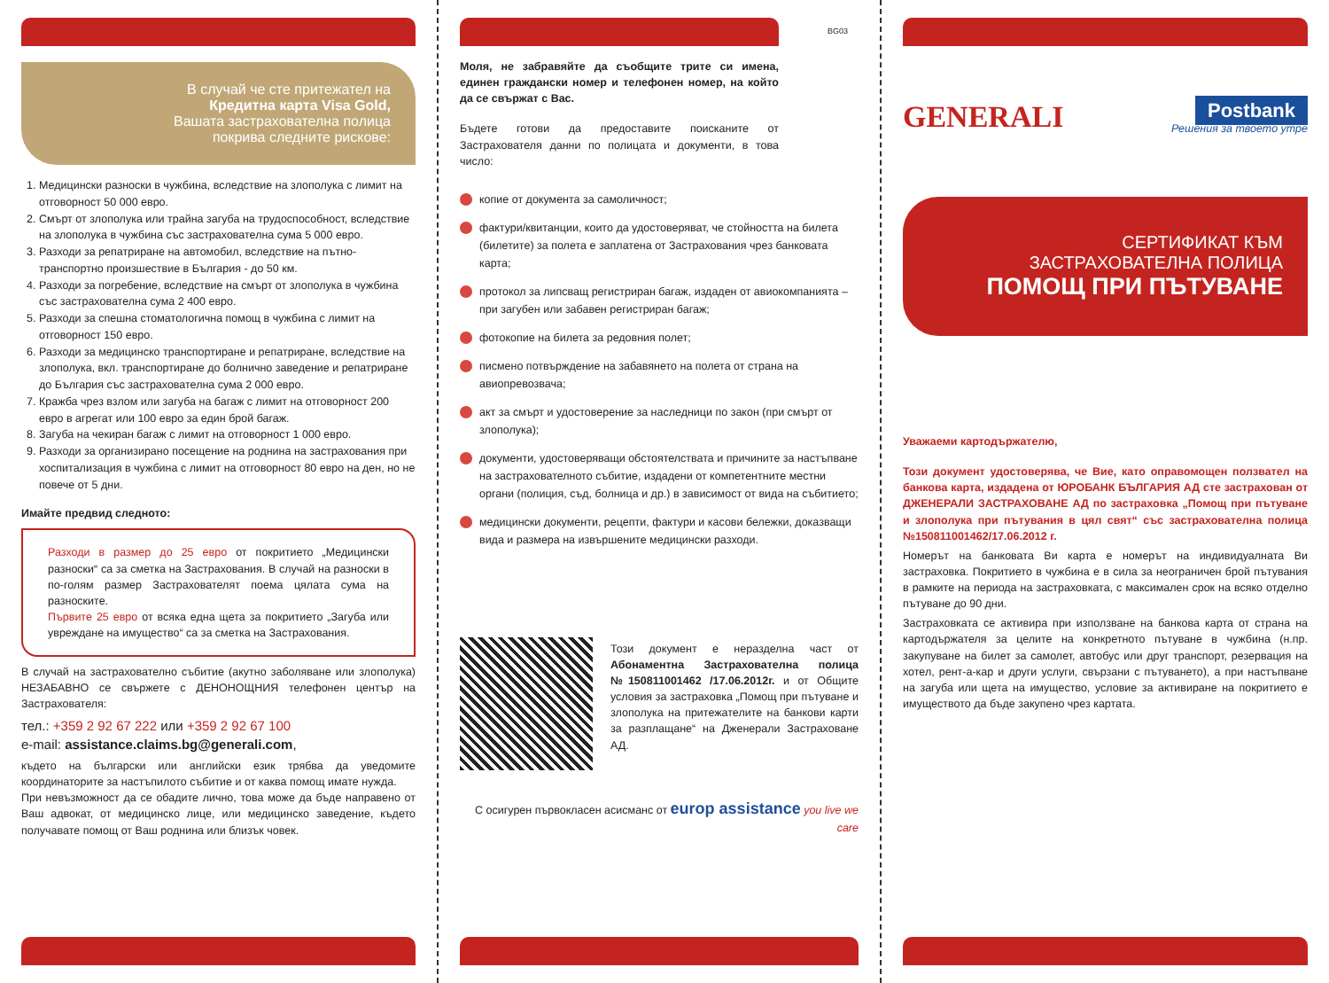В случай че сте притежател на
Кредитна карта Visa Gold,
Вашата застрахователна полица
покрива следните рискове:
1. Медицински разноски в чужбина, вследствие на злополука с лимит на отговорност 50 000 евро.
2. Смърт от злополука или трайна загуба на трудоспособност, вследствие на злополука в чужбина със застрахователна сума 5 000 евро.
3. Разходи за репатриране на автомобил, вследствие на пътно-транспортно произшествие в България - до 50 км.
4. Разходи за погребение, вследствие на смърт от злополука в чужбина със застрахователна сума 2 400 евро.
5. Разходи за спешна стоматологична помощ в чужбина с лимит на отговорност 150 евро.
6. Разходи за медицинско транспортиране и репатриране, вследствие на злополука, вкл. транспортиране до болнично заведение и репатриране до България със застрахователна сума 2 000 евро.
7. Кражба чрез взлом или загуба на багаж с лимит на отговорност 200 евро в агрегат или 100 евро за един брой багаж.
8. Загуба на чекиран багаж с лимит на отговорност 1 000 евро.
9. Разходи за организирано посещение на роднина на застрахования при хоспитализация в чужбина с лимит на отговорност 80 евро на ден, но не повече от 5 дни.
Имайте предвид следното:
Разходи в размер до 25 евро от покритието „Медицински разноски“ са за сметка на Застрахования. В случай на разноски в по-голям размер Застрахователят поема цялата сума на разноските.
Първите 25 евро от всяка една щета за покритието „Загуба или увреждане на имущество“ са за сметка на Застрахования.
В случай на застрахователно събитие (акутно заболяване или злополука) НЕЗАБАВНО се свържете с ДЕНОНОЩНИЯ телефонен център на Застрахователя:
тел.: +359 2 92 67 222 или +359 2 92 67 100
e-mail: assistance.claims.bg@generali.com,
където на български или английски език трябва да уведомите координаторите за настъпилото събитие и от каква помощ имате нужда.
При невъзможност да се обадите лично, това може да бъде направено от Ваш адвокат, от медицинско лице, или медицинско заведение, където получавате помощ от Ваш роднина или близък човек.
Моля, не забравяйте да съобщите трите си имена, единен граждански номер и телефонен номер, на който да се свържат с Вас.
Бъдете готови да предоставите поисканите от Застрахователя данни по полицата и документи, в това число:
BG03
копие от документа за самоличност;
фактури/квитанции, които да удостоверяват, че стойността на билета (билетите) за полета е заплатена от Застрахования чрез банковата карта;
протокол за липсващ регистриран багаж, издаден от авиокомпанията – при загубен или забавен регистриран багаж;
фотокопие на билета за редовния полет;
писмено потвърждение на забавянето на полета от страна на авиопревозвача;
акт за смърт и удостоверение за наследници по закон (при смърт от злополука);
документи, удостоверяващи обстоятелствата и причините за настъпване на застрахователното събитие, издадени от компетентните местни органи (полиция, съд, болница и др.) в зависимост от вида на събитието;
медицински документи, рецепти, фактури и касови бележки, доказващи вида и размера на извършените медицински разходи.
Този документ е неразделна част от Абонаментна Застрахователна полица №150811001462 /17.06.2012г. и от Общите условия за застраховка „Помощ при пътуване и злополука на притежателите на банкови карти за разплащане“ на Дженерали Застраховане АД.
С осигурен първокласен асисманс от europ assistance you live we care
GENERALI
Postbank
Решения за твоето утре
СЕРТИФИКАТ КЪМ
ЗАСТРАХОВАТЕЛНА ПОЛИЦА
ПОМОЩ ПРИ ПЪТУВАНЕ
Уважаеми картодържателю,
Този документ удостоверява, че Вие, като оправомощен ползвател на банкова карта, издадена от ЮРОБАНК БЪЛГАРИЯ АД сте застрахован от ДЖЕНЕРАЛИ ЗАСТРАХОВАНЕ АД по застраховка „Помощ при пътуване и злополука при пътувания в цял свят“ със застрахователна полица №150811001462/17.06.2012 г.
Номерът на банковата Ви карта е номерът на индивидуалната Ви застраховка. Покритието в чужбина е в сила за неограничен брой пътувания в рамките на периода на застраховката, с максимален срок на всяко отделно пътуване до 90 дни.
Застраховката се активира при използване на банкова карта от страна на картодържателя за целите на конкретното пътуване в чужбина (н.пр. закупуване на билет за самолет, автобус или друг транспорт, резервация на хотел, рент-а-кар и други услуги, свързани с пътуването), а при настъпване на загуба или щета на имущество, условие за активиране на покритието е имуществото да бъде закупено чрез картата.